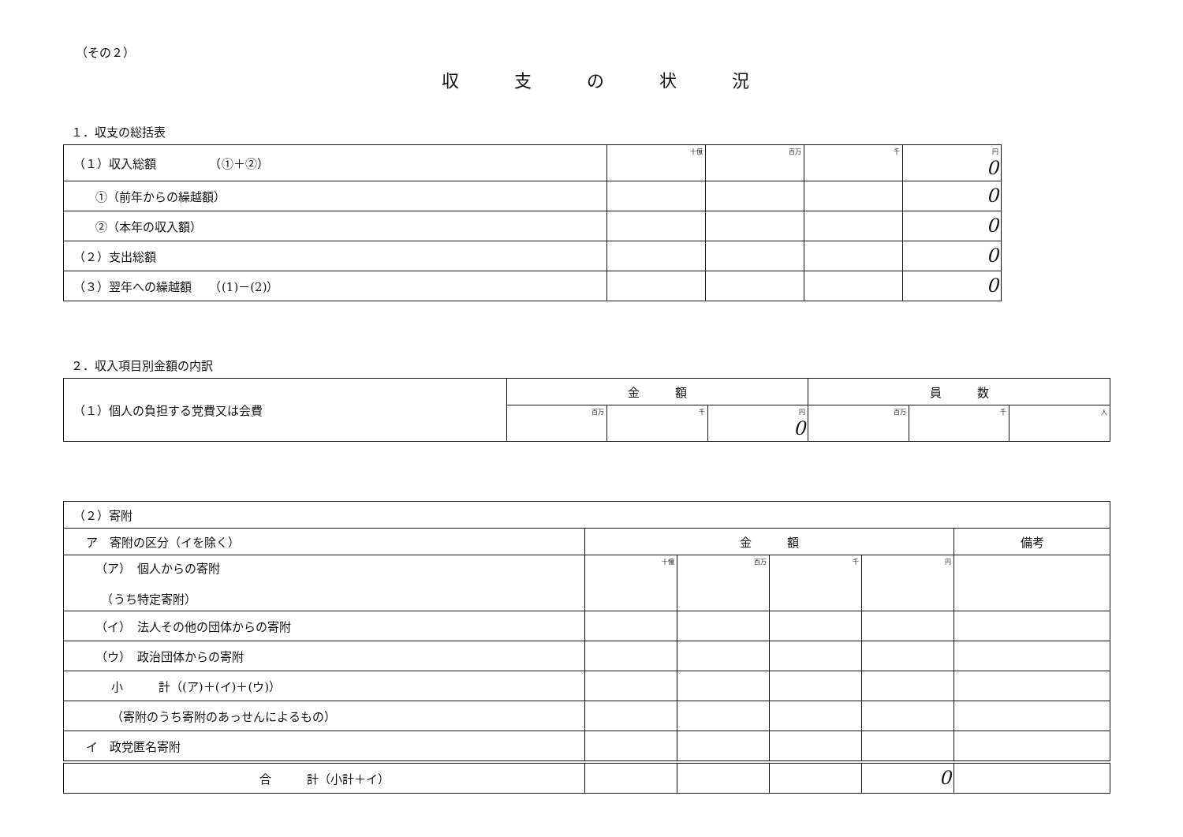（その２）
収支の状況
１．収支の総括表
| （１）収入総額 （①＋②） | 十億 | 百万 | 千 | 円 0 |
| ①（前年からの繰越額） | | | | 0 |
| ②（本年の収入額） | | | | 0 |
| （２）支出総額 | | | | 0 |
| （３）翌年への繰越額 （(1)－(2)） | | | | 0 |
２．収入項目別金額の内訳
| （１）個人の負担する党費又は会費 | 金 額 | | | 員 数 | | |
| | 百万 | 千 | 円 0 | 百万 | 千 | 人 |
| （２）寄附 | | | | | |
| ア 寄附の区分（イを除く） | 金 額 | | | | 備考 |
| （ア） 個人からの寄附 （うち特定寄附） | 十億 | 百万 | 千 | 円 | |
| （イ） 法人その他の団体からの寄附 | | | | | |
| （ウ） 政治団体からの寄附 | | | | | |
| 小 計（(ア)＋(イ)＋(ウ)） | | | | | |
| （寄附のうち寄附のあっせんによるもの） | | | | | |
| イ 政党匿名寄附 | | | | | |
| 合 計（小計＋イ） | | | | 0 | |